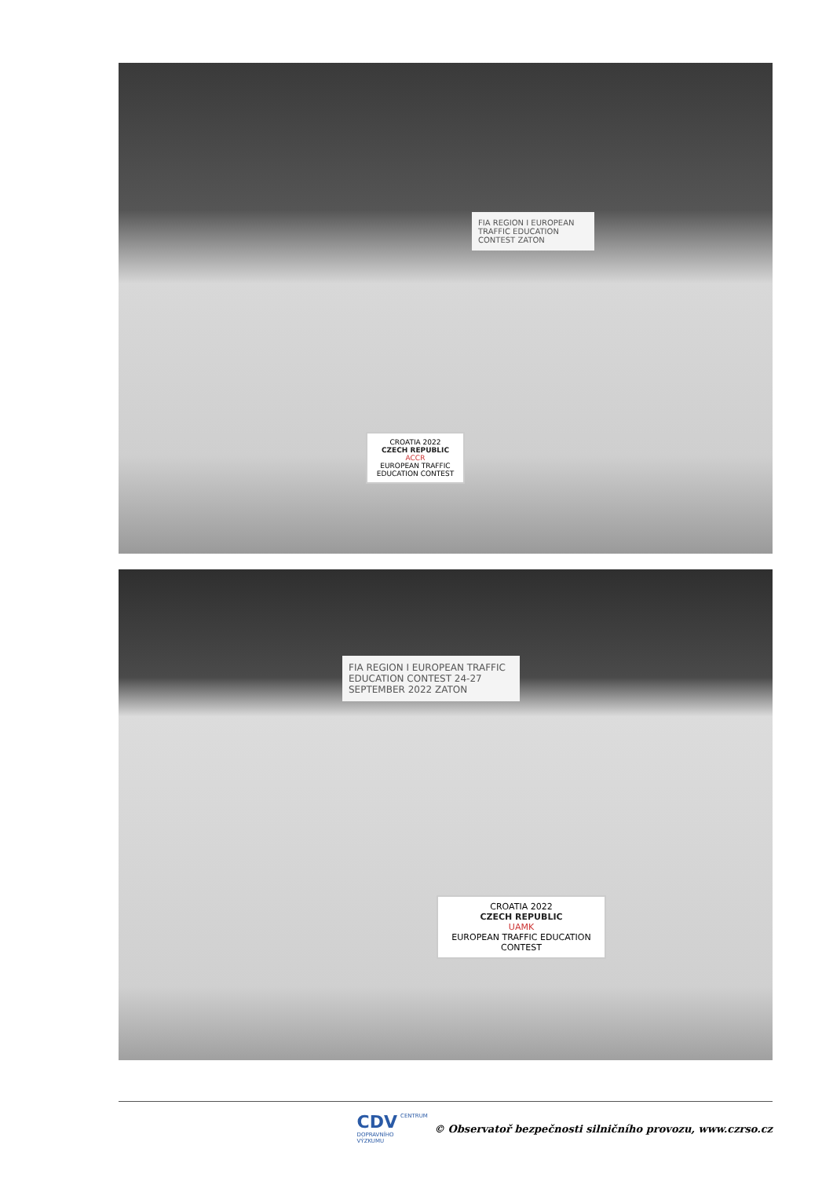FIA REGION I EUROPEAN TRAFFIC EDUCATION CONTEST ZATON
CROATIA 2022
CZECH REPUBLIC
ACCR
EUROPEAN TRAFFIC EDUCATION CONTEST
FIA REGION I EUROPEAN TRAFFIC EDUCATION CONTEST 24-27 SEPTEMBER 2022 ZATON
CROATIA 2022
CZECH REPUBLIC
UAMK
EUROPEAN TRAFFIC EDUCATION CONTEST
CDV CENTRUM
DOPRAVNÍHO
VÝZKUMU
© Observatoř bezpečnosti silničního provozu, www.czrso.cz